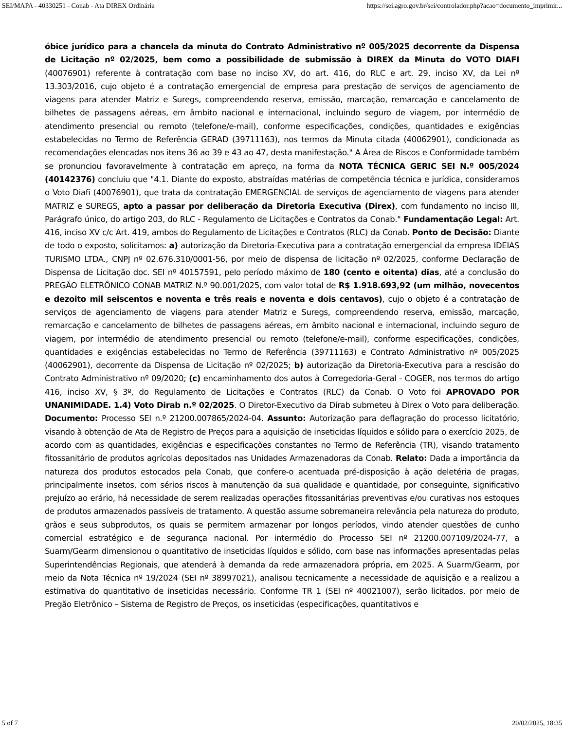SEI/MAPA - 40330251 - Conab - Ata DIREX Ordinária https://sei.agro.gov.br/sei/controlador.php?acao=documento_imprimir...
óbice jurídico para a chancela da minuta do Contrato Administrativo nº 005/2025 decorrente da Dispensa de Licitação nº 02/2025, bem como a possibilidade de submissão à DIREX da Minuta do VOTO DIAFI (40076901) referente à contratação com base no inciso XV, do art. 416, do RLC e art. 29, inciso XV, da Lei nº 13.303/2016, cujo objeto é a contratação emergencial de empresa para prestação de serviços de agenciamento de viagens para atender Matriz e Suregs, compreendendo reserva, emissão, marcação, remarcação e cancelamento de bilhetes de passagens aéreas, em âmbito nacional e internacional, incluindo seguro de viagem, por intermédio de atendimento presencial ou remoto (telefone/e-mail), conforme especificações, condições, quantidades e exigências estabelecidas no Termo de Referência GERAD (39711163), nos termos da Minuta citada (40062901), condicionada as recomendações elencadas nos itens 36 ao 39 e 43 ao 47, desta manifestação." A Área de Riscos e Conformidade também se pronunciou favoravelmente à contratação em apreço, na forma da NOTA TÉCNICA GERIC SEI N.º 005/2024 (40142376) concluiu que "4.1. Diante do exposto, abstraídas matérias de competência técnica e jurídica, consideramos o Voto Diafi (40076901), que trata da contratação EMERGENCIAL de serviços de agenciamento de viagens para atender MATRIZ e SUREGS, apto a passar por deliberação da Diretoria Executiva (Direx), com fundamento no inciso III, Parágrafo único, do artigo 203, do RLC - Regulamento de Licitações e Contratos da Conab." Fundamentação Legal: Art. 416, inciso XV c/c Art. 419, ambos do Regulamento de Licitações e Contratos (RLC) da Conab. Ponto de Decisão: Diante de todo o exposto, solicitamos: a) autorização da Diretoria-Executiva para a contratação emergencial da empresa IDEIAS TURISMO LTDA., CNPJ nº 02.676.310/0001-56, por meio de dispensa de licitação nº 02/2025, conforme Declaração de Dispensa de Licitação doc. SEI nº 40157591, pelo período máximo de 180 (cento e oitenta) dias, até a conclusão do PREGÃO ELETRÔNICO CONAB MATRIZ N.º 90.001/2025, com valor total de R$ 1.918.693,92 (um milhão, novecentos e dezoito mil seiscentos e noventa e três reais e noventa e dois centavos), cujo o objeto é a contratação de serviços de agenciamento de viagens para atender Matriz e Suregs, compreendendo reserva, emissão, marcação, remarcação e cancelamento de bilhetes de passagens aéreas, em âmbito nacional e internacional, incluindo seguro de viagem, por intermédio de atendimento presencial ou remoto (telefone/e-mail), conforme especificações, condições, quantidades e exigências estabelecidas no Termo de Referência (39711163) e Contrato Administrativo nº 005/2025 (40062901), decorrente da Dispensa de Licitação nº 02/2025; b) autorização da Diretoria-Executiva para a rescisão do Contrato Administrativo nº 09/2020; (c) encaminhamento dos autos à Corregedoria-Geral - COGER, nos termos do artigo 416, inciso XV, § 3º, do Regulamento de Licitações e Contratos (RLC) da Conab. O Voto foi APROVADO POR UNANIMIDADE. 1.4) Voto Dirab n.º 02/2025. O Diretor-Executivo da Dirab submeteu à Direx o Voto para deliberação. Documento: Processo SEI n.º 21200.007865/2024-04. Assunto: Autorização para deflagração do processo licitatório, visando à obtenção de Ata de Registro de Preços para a aquisição de inseticidas líquidos e sólido para o exercício 2025, de acordo com as quantidades, exigências e especificações constantes no Termo de Referência (TR), visando tratamento fitossanitário de produtos agrícolas depositados nas Unidades Armazenadoras da Conab. Relato: Dada a importância da natureza dos produtos estocados pela Conab, que confere-o acentuada pré-disposição à ação deletéria de pragas, principalmente insetos, com sérios riscos à manutenção da sua qualidade e quantidade, por conseguinte, significativo prejuízo ao erário, há necessidade de serem realizadas operações fitossanitárias preventivas e/ou curativas nos estoques de produtos armazenados passíveis de tratamento. A questão assume sobremaneira relevância pela natureza do produto, grãos e seus subprodutos, os quais se permitem armazenar por longos períodos, vindo atender questões de cunho comercial estratégico e de segurança nacional. Por intermédio do Processo SEI nº 21200.007109/2024-77, a Suarm/Gearm dimensionou o quantitativo de inseticidas líquidos e sólido, com base nas informações apresentadas pelas Superintendências Regionais, que atenderá à demanda da rede armazenadora própria, em 2025. A Suarm/Gearm, por meio da Nota Técnica nº 19/2024 (SEI nº 38997021), analisou tecnicamente a necessidade de aquisição e a realizou a estimativa do quantitativo de inseticidas necessário. Conforme TR 1 (SEI nº 40021007), serão licitados, por meio de Pregão Eletrônico – Sistema de Registro de Preços, os inseticidas (especificações, quantitativos e
5 of 7 20/02/2025, 18:35